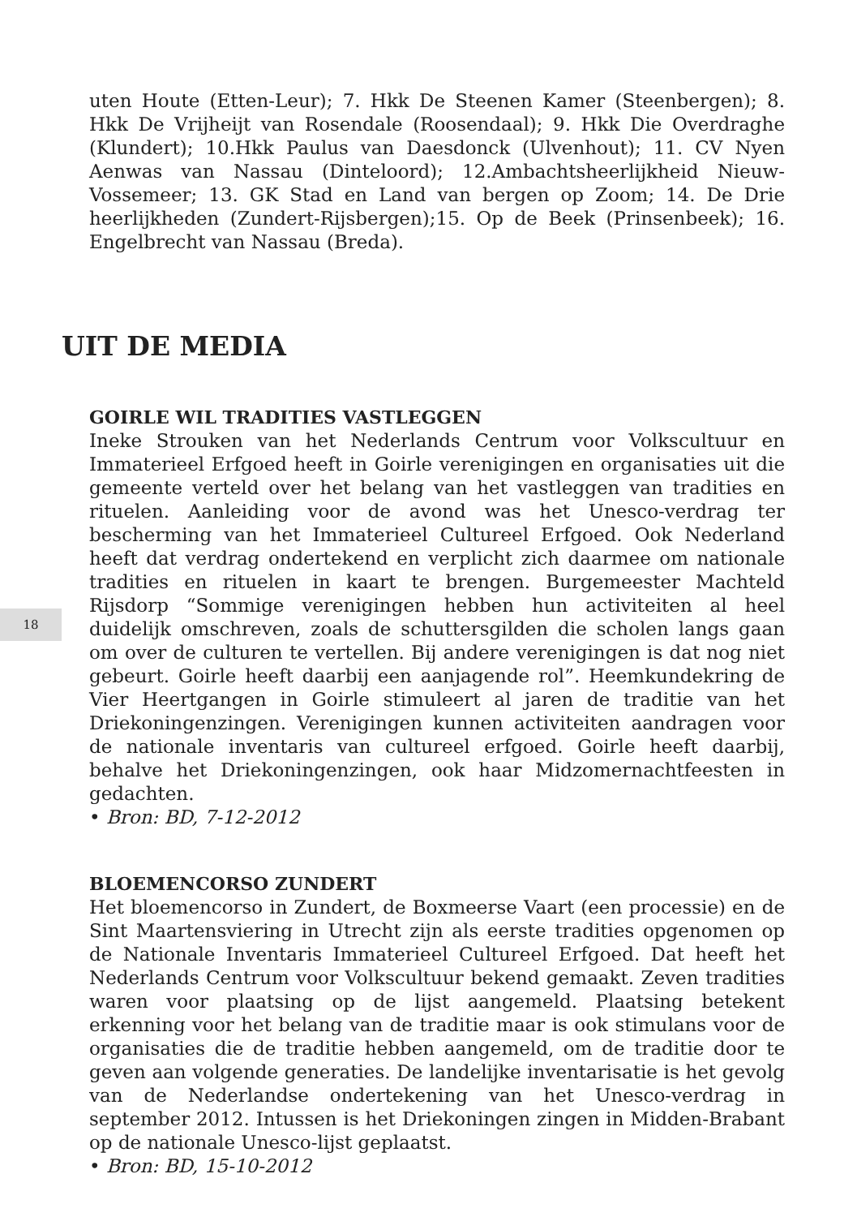uten Houte (Etten-Leur); 7. Hkk De Steenen Kamer (Steenbergen); 8. Hkk De Vrijheijt van Rosendale (Roosendaal); 9. Hkk Die Overdraghe (Klundert); 10.Hkk Paulus van Daesdonck (Ulvenhout); 11. CV Nyen Aenwas van Nassau (Dinteloord); 12.Ambachtsheerlijkheid Nieuw-Vossemeer; 13. GK Stad en Land van bergen op Zoom; 14. De Drie heerlijkheden (Zundert-Rijsbergen);15. Op de Beek (Prinsenbeek); 16. Engelbrecht van Nassau (Breda).
UIT DE MEDIA
GOIRLE WIL TRADITIES VASTLEGGEN
Ineke Strouken van het Nederlands Centrum voor Volkscultuur en Immaterieel Erfgoed heeft in Goirle verenigingen en organisaties uit die gemeente verteld over het belang van het vastleggen van tradities en rituelen. Aanleiding voor de avond was het Unesco-verdrag ter bescherming van het Immaterieel Cultureel Erfgoed. Ook Nederland heeft dat verdrag ondertekend en verplicht zich daarmee om nationale tradities en rituelen in kaart te brengen. Burgemeester Machteld Rijsdorp “Sommige verenigingen hebben hun activiteiten al heel duidelijk omschreven, zoals de schuttersgilden die scholen langs gaan om over de culturen te vertellen. Bij andere verenigingen is dat nog niet gebeurt. Goirle heeft daarbij een aanjagende rol”. Heemkundekring de Vier Heertgangen in Goirle stimuleert al jaren de traditie van het Driekoningenzingen. Verenigingen kunnen activiteiten aandragen voor de nationale inventaris van cultureel erfgoed. Goirle heeft daarbij, behalve het Driekoningenzingen, ook haar Midzomernachtfeesten in gedachten.
• Bron: BD, 7-12-2012
18
BLOEMENCORSO ZUNDERT
Het bloemencorso in Zundert, de Boxmeerse Vaart (een processie) en de Sint Maartensviering in Utrecht zijn als eerste tradities opgenomen op de Nationale Inventaris Immaterieel Cultureel Erfgoed. Dat heeft het Nederlands Centrum voor Volkscultuur bekend gemaakt. Zeven tradities waren voor plaatsing op de lijst aangemeld. Plaatsing betekent erkenning voor het belang van de traditie maar is ook stimulans voor de organisaties die de traditie hebben aangemeld, om de traditie door te geven aan volgende generaties. De landelijke inventarisatie is het gevolg van de Nederlandse ondertekening van het Unesco-verdrag in september 2012. Intussen is het Driekoningen zingen in Midden-Brabant op de nationale Unesco-lijst geplaatst.
• Bron: BD, 15-10-2012